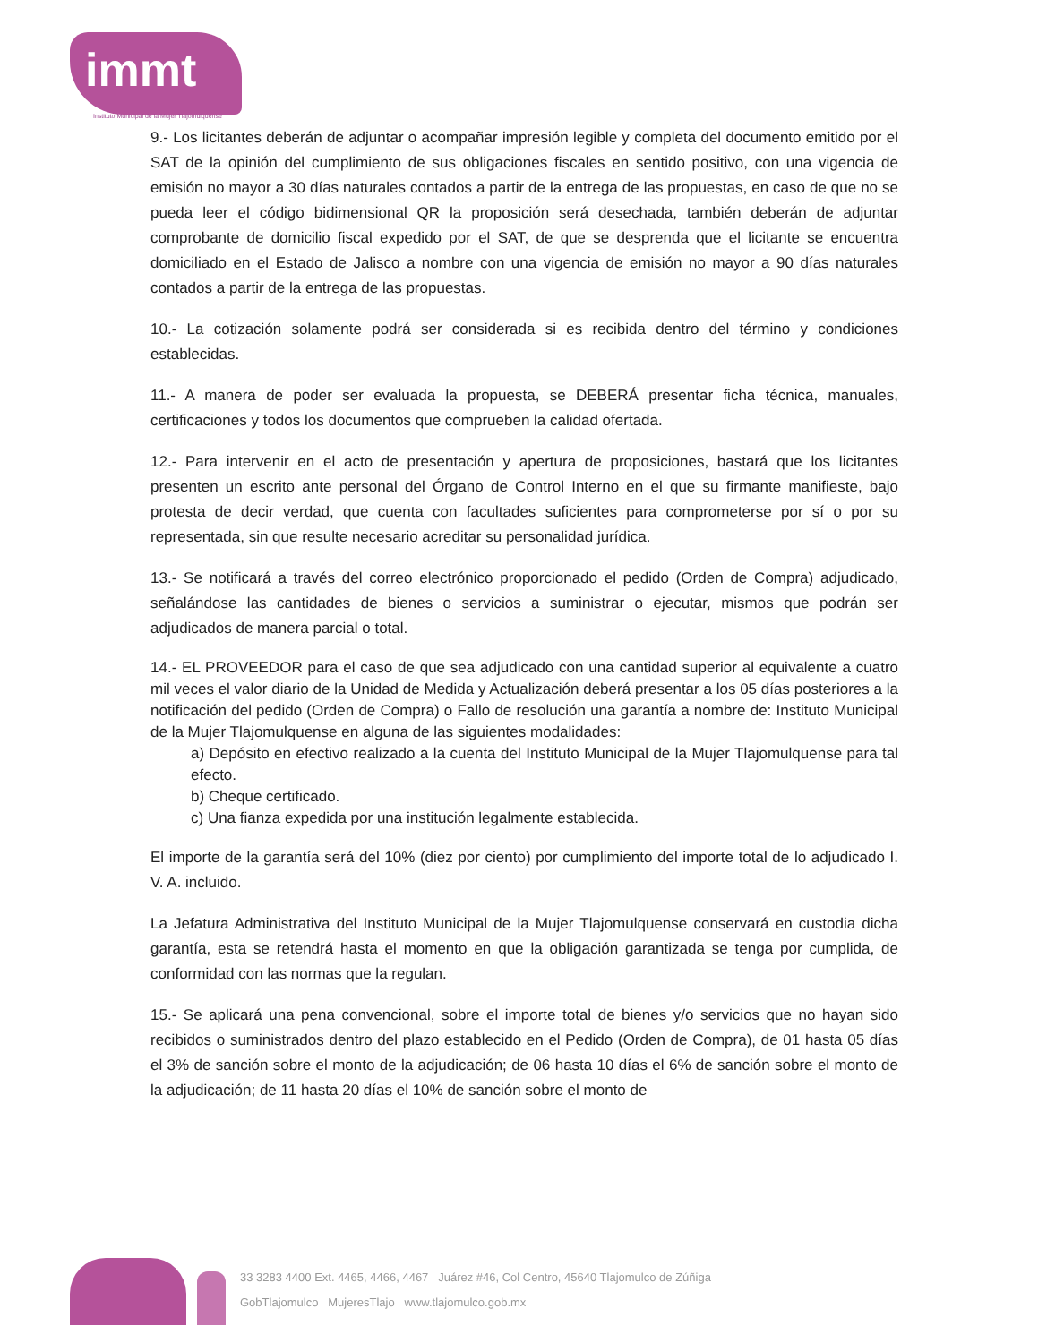immt
Instituto Municipal de la Mujer Tlajomulquense
9.- Los licitantes deberán de adjuntar o acompañar impresión legible y completa del documento emitido por el SAT de la opinión del cumplimiento de sus obligaciones fiscales en sentido positivo, con una vigencia de emisión no mayor a 30 días naturales contados a partir de la entrega de las propuestas, en caso de que no se pueda leer el código bidimensional QR la proposición será desechada, también deberán de adjuntar comprobante de domicilio fiscal expedido por el SAT, de que se desprenda que el licitante se encuentra domiciliado en el Estado de Jalisco a nombre con una vigencia de emisión no mayor a 90 días naturales contados a partir de la entrega de las propuestas.
10.- La cotización solamente podrá ser considerada si es recibida dentro del término y condiciones establecidas.
11.- A manera de poder ser evaluada la propuesta, se DEBERÁ presentar ficha técnica, manuales, certificaciones y todos los documentos que comprueben la calidad ofertada.
12.- Para intervenir en el acto de presentación y apertura de proposiciones, bastará que los licitantes presenten un escrito ante personal del Órgano de Control Interno en el que su firmante manifieste, bajo protesta de decir verdad, que cuenta con facultades suficientes para comprometerse por sí o por su representada, sin que resulte necesario acreditar su personalidad jurídica.
13.- Se notificará a través del correo electrónico proporcionado el pedido (Orden de Compra) adjudicado, señalándose las cantidades de bienes o servicios a suministrar o ejecutar, mismos que podrán ser adjudicados de manera parcial o total.
14.- EL PROVEEDOR para el caso de que sea adjudicado con una cantidad superior al equivalente a cuatro mil veces el valor diario de la Unidad de Medida y Actualización deberá presentar a los 05 días posteriores a la notificación del pedido (Orden de Compra) o Fallo de resolución una garantía a nombre de: Instituto Municipal de la Mujer Tlajomulquense en alguna de las siguientes modalidades:
a) Depósito en efectivo realizado a la cuenta del Instituto Municipal de la Mujer Tlajomulquense para tal efecto.
b) Cheque certificado.
c) Una fianza expedida por una institución legalmente establecida.
El importe de la garantía será del 10% (diez por ciento) por cumplimiento del importe total de lo adjudicado I. V. A. incluido.
La Jefatura Administrativa del Instituto Municipal de la Mujer Tlajomulquense conservará en custodia dicha garantía, esta se retendrá hasta el momento en que la obligación garantizada se tenga por cumplida, de conformidad con las normas que la regulan.
15.- Se aplicará una pena convencional, sobre el importe total de bienes y/o servicios que no hayan sido recibidos o suministrados dentro del plazo establecido en el Pedido (Orden de Compra), de 01 hasta 05 días el 3% de sanción sobre el monto de la adjudicación; de 06 hasta 10 días el 6% de sanción sobre el monto de la adjudicación; de 11 hasta 20 días el 10% de sanción sobre el monto de
33 3283 4400 Ext. 4465, 4466, 4467 Juárez #46, Col Centro, 45640 Tlajomulco de Zúñiga
GobTlajomulco MujeresTlajo www.tlajomulco.gob.mx